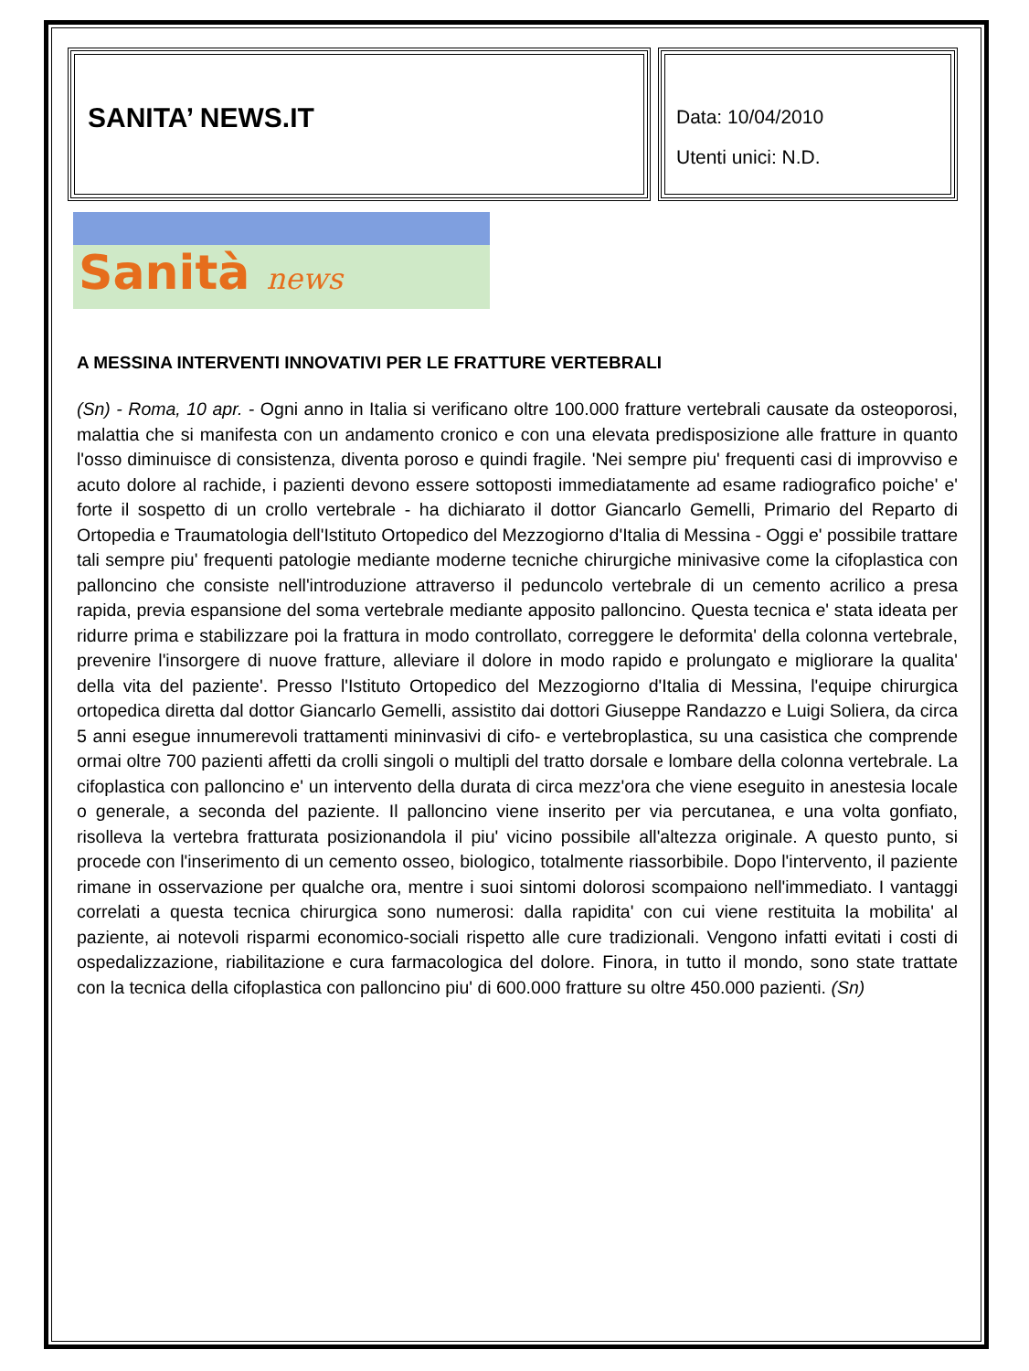SANITA’ NEWS.IT
Data: 10/04/2010
Utenti unici: N.D.
Sanità news
A MESSINA INTERVENTI INNOVATIVI PER LE FRATTURE VERTEBRALI
(Sn) - Roma, 10 apr. - Ogni anno in Italia si verificano oltre 100.000 fratture vertebrali causate da osteoporosi, malattia che si manifesta con un andamento cronico e con una elevata predisposizione alle fratture in quanto l'osso diminuisce di consistenza, diventa poroso e quindi fragile. 'Nei sempre piu' frequenti casi di improvviso e acuto dolore al rachide, i pazienti devono essere sottoposti immediatamente ad esame radiografico poiche' e' forte il sospetto di un crollo vertebrale - ha dichiarato il dottor Giancarlo Gemelli, Primario del Reparto di Ortopedia e Traumatologia dell'Istituto Ortopedico del Mezzogiorno d'Italia di Messina - Oggi e' possibile trattare tali sempre piu' frequenti patologie mediante moderne tecniche chirurgiche minivasive come la cifoplastica con palloncino che consiste nell'introduzione attraverso il peduncolo vertebrale di un cemento acrilico a presa rapida, previa espansione del soma vertebrale mediante apposito palloncino. Questa tecnica e' stata ideata per ridurre prima e stabilizzare poi la frattura in modo controllato, correggere le deformita' della colonna vertebrale, prevenire l'insorgere di nuove fratture, alleviare il dolore in modo rapido e prolungato e migliorare la qualita' della vita del paziente'. Presso l'Istituto Ortopedico del Mezzogiorno d'Italia di Messina, l'equipe chirurgica ortopedica diretta dal dottor Giancarlo Gemelli, assistito dai dottori Giuseppe Randazzo e Luigi Soliera, da circa 5 anni esegue innumerevoli trattamenti mininvasivi di cifo- e vertebroplastica, su una casistica che comprende ormai oltre 700 pazienti affetti da crolli singoli o multipli del tratto dorsale e lombare della colonna vertebrale. La cifoplastica con palloncino e' un intervento della durata di circa mezz'ora che viene eseguito in anestesia locale o generale, a seconda del paziente. Il palloncino viene inserito per via percutanea, e una volta gonfiato, risolleva la vertebra fratturata posizionandola il piu' vicino possibile all'altezza originale. A questo punto, si procede con l'inserimento di un cemento osseo, biologico, totalmente riassorbibile. Dopo l'intervento, il paziente rimane in osservazione per qualche ora, mentre i suoi sintomi dolorosi scompaiono nell'immediato. I vantaggi correlati a questa tecnica chirurgica sono numerosi: dalla rapidita' con cui viene restituita la mobilita' al paziente, ai notevoli risparmi economico-sociali rispetto alle cure tradizionali. Vengono infatti evitati i costi di ospedalizzazione, riabilitazione e cura farmacologica del dolore. Finora, in tutto il mondo, sono state trattate con la tecnica della cifoplastica con palloncino piu' di 600.000 fratture su oltre 450.000 pazienti. (Sn)